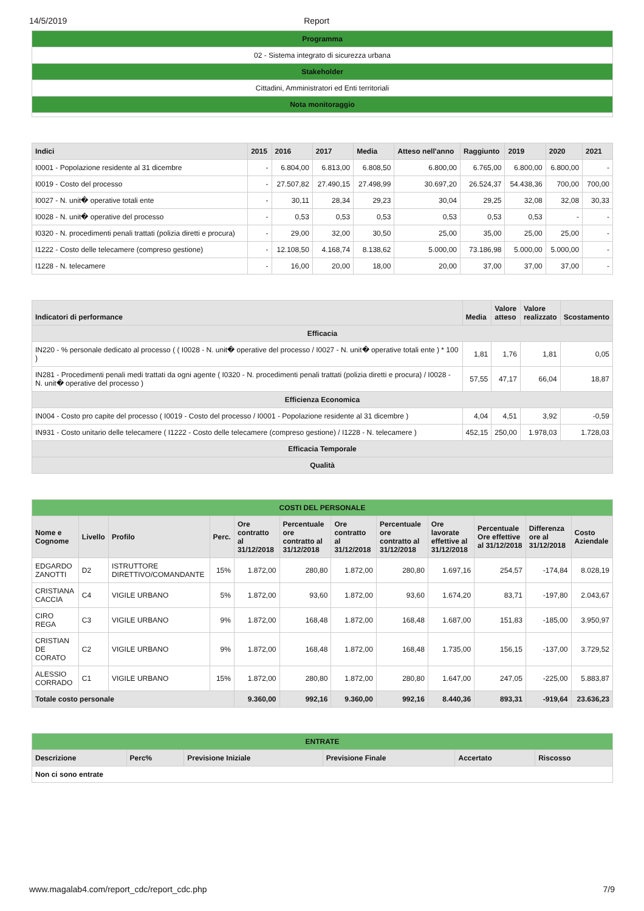14/5/2019 Report
| Programma |
| 02 - Sistema integrato di sicurezza urbana |
| Stakeholder |
| Cittadini, Amministratori ed Enti territoriali |
| Nota monitoraggio |
| Indici | 2015 | 2016 | 2017 | Media | Atteso nell'anno | Raggiunto | 2019 | 2020 | 2021 |
| --- | --- | --- | --- | --- | --- | --- | --- | --- | --- |
| I0001 - Popolazione residente al 31 dicembre | - | 6.804,00 | 6.813,00 | 6.808,50 | 6.800,00 | 6.765,00 | 6.800,00 | 6.800,00 | - |
| I0019 - Costo del processo | - | 27.507,82 | 27.490,15 | 27.498,99 | 30.697,20 | 26.524,37 | 54.438,36 | 700,00 | 700,00 |
| I0027 - N. unit� operative totali ente | - | 30,11 | 28,34 | 29,23 | 30,04 | 29,25 | 32,08 | 32,08 | 30,33 |
| I0028 - N. unit� operative del processo | - | 0,53 | 0,53 | 0,53 | 0,53 | 0,53 | 0,53 | - | - |
| I0320 - N. procedimenti penali trattati (polizia diretti e procura) | - | 29,00 | 32,00 | 30,50 | 25,00 | 35,00 | 25,00 | 25,00 | - |
| I1222 - Costo delle telecamere (compreso gestione) | - | 12.108,50 | 4.168,74 | 8.138,62 | 5.000,00 | 73.186,98 | 5.000,00 | 5.000,00 | - |
| I1228 - N. telecamere | - | 16,00 | 20,00 | 18,00 | 20,00 | 37,00 | 37,00 | 37,00 | - |
| Indicatori di performance | Media | Valore atteso | Valore realizzato | Scostamento |
| --- | --- | --- | --- | --- |
| Efficacia | | | | |
| IN220 - % personale dedicato al processo ( ( I0028 - N. unit� operative del processo / I0027 - N. unit� operative totali ente ) * 100 ) | 1,81 | 1,76 | 1,81 | 0,05 |
| IN281 - Procedimenti penali medi trattati da ogni agente ( I0320 - N. procedimenti penali trattati (polizia diretti e procura) / I0028 - N. unit� operative del processo ) | 57,55 | 47,17 | 66,04 | 18,87 |
| Efficienza Economica | | | | |
| IN004 - Costo pro capite del processo ( I0019 - Costo del processo / I0001 - Popolazione residente al 31 dicembre ) | 4,04 | 4,51 | 3,92 | -0,59 |
| IN931 - Costo unitario delle telecamere ( I1222 - Costo delle telecamere (compreso gestione) / I1228 - N. telecamere ) | 452,15 | 250,00 | 1.978,03 | 1.728,03 |
| Efficacia Temporale | | | | |
| Qualità | | | | |
| COSTI DEL PERSONALE | | | | | | | | | | | |
| Nome e Cognome | Livello | Profilo | Perc. | Ore contratto al 31/12/2018 | Percentuale ore contratto al 31/12/2018 | Ore contratto al 31/12/2018 | Percentuale ore contratto al 31/12/2018 | Ore lavorate effettive al 31/12/2018 | Percentuale Ore effettive al 31/12/2018 | Differenza ore al 31/12/2018 | Costo Aziendale |
| EDGARDO ZANOTTI | D2 | ISTRUTTORE DIRETTIVO/COMANDANTE | 15% | 1.872,00 | 280,80 | 1.872,00 | 280,80 | 1.697,16 | 254,57 | -174,84 | 8.028,19 |
| CRISTIANA CACCIA | C4 | VIGILE URBANO | 5% | 1.872,00 | 93,60 | 1.872,00 | 93,60 | 1.674,20 | 83,71 | -197,80 | 2.043,67 |
| CIRO REGA | C3 | VIGILE URBANO | 9% | 1.872,00 | 168,48 | 1.872,00 | 168,48 | 1.687,00 | 151,83 | -185,00 | 3.950,97 |
| CRISTIAN DE CORATO | C2 | VIGILE URBANO | 9% | 1.872,00 | 168,48 | 1.872,00 | 168,48 | 1.735,00 | 156,15 | -137,00 | 3.729,52 |
| ALESSIO CORRADO | C1 | VIGILE URBANO | 15% | 1.872,00 | 280,80 | 1.872,00 | 280,80 | 1.647,00 | 247,05 | -225,00 | 5.883,87 |
| Totale costo personale | | | | 9.360,00 | 992,16 | 9.360,00 | 992,16 | 8.440,36 | 893,31 | -919,64 | 23.636,23 |
| ENTRATE | | | | | |
| Descrizione | Perc% | Previsione Iniziale | Previsione Finale | Accertato | Riscosso |
| Non ci sono entrate | | | | | |
www.magalab4.com/report_cdc/report_cdc.php 7/9